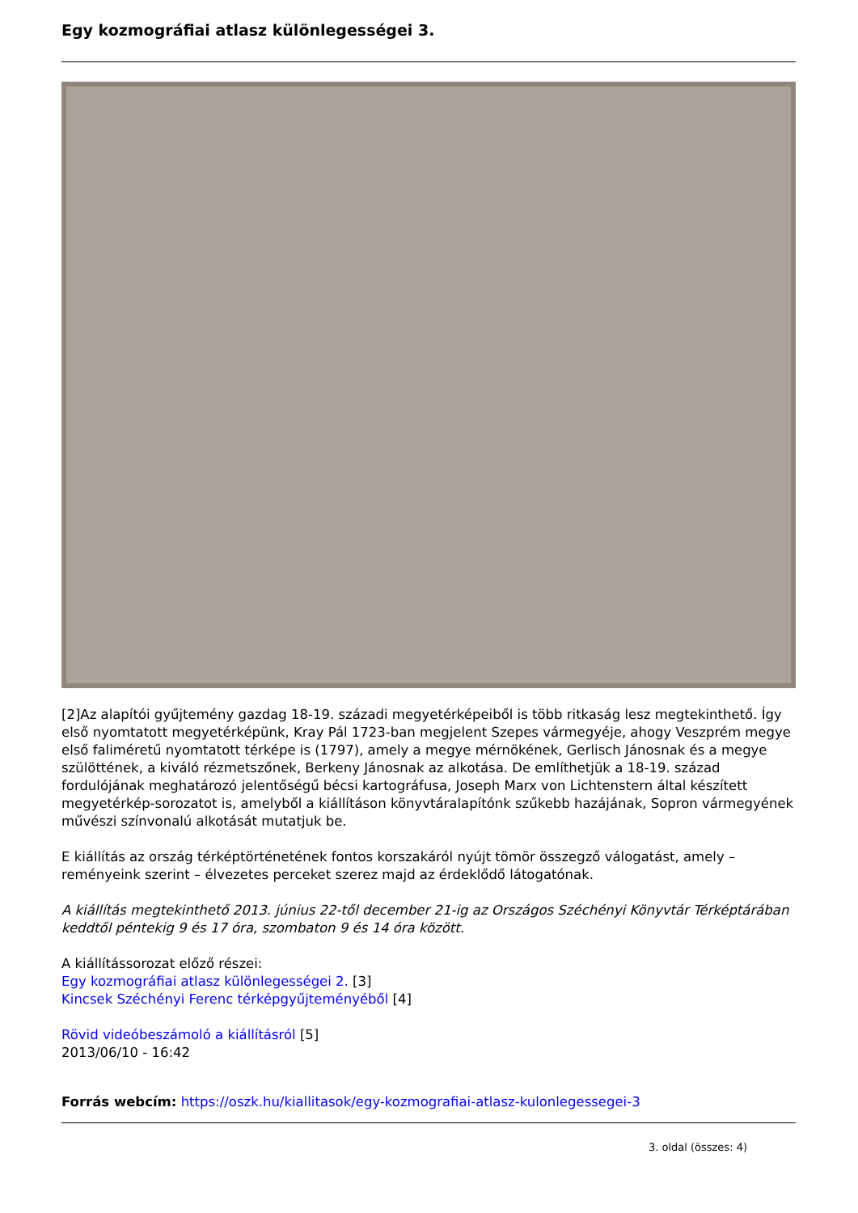Egy kozmográfiai atlasz különlegességei 3.
[2]Az alapítói gyűjtemény gazdag 18-19. századi megyetérképeiből is több ritkaság lesz megtekinthető. Így első nyomtatott megyetérképünk, Kray Pál 1723-ban megjelent Szepes vármegyéje, ahogy Veszprém megye első faliméretű nyomtatott térképe is (1797), amely a megye mérnökének, Gerlisch Jánosnak és a megye szülöttének, a kiváló rézmetszőnek, Berkeny Jánosnak az alkotása. De említhetjük a 18-19. század fordulójának meghatározó jelentőségű bécsi kartográfusa, Joseph Marx von Lichtenstern által készített megyetérkép-sorozatot is, amelyből a kiállításon könyvtáralapítónk szűkebb hazájának, Sopron vármegyének művészi színvonalú alkotását mutatjuk be.
E kiállítás az ország térképtörténetének fontos korszakáról nyújt tömör összegző válogatást, amely – reményeink szerint – élvezetes perceket szerez majd az érdeklődő látogatónak.
A kiállítás megtekinthető 2013. június 22-től december 21-ig az Országos Széchényi Könyvtár Térképtárában keddtől péntekig 9 és 17 óra, szombaton 9 és 14 óra között.
A kiállítássorozat előző részei:
Egy kozmográfiai atlasz különlegességei 2. [3]
Kincsek Széchényi Ferenc térképgyűjteményéből [4]
Rövid videóbeszámoló a kiállításról [5]
2013/06/10 - 16:42
Forrás webcím: https://oszk.hu/kiallitasok/egy-kozmografiai-atlasz-kulonlegessegei-3
3. oldal (összes: 4)